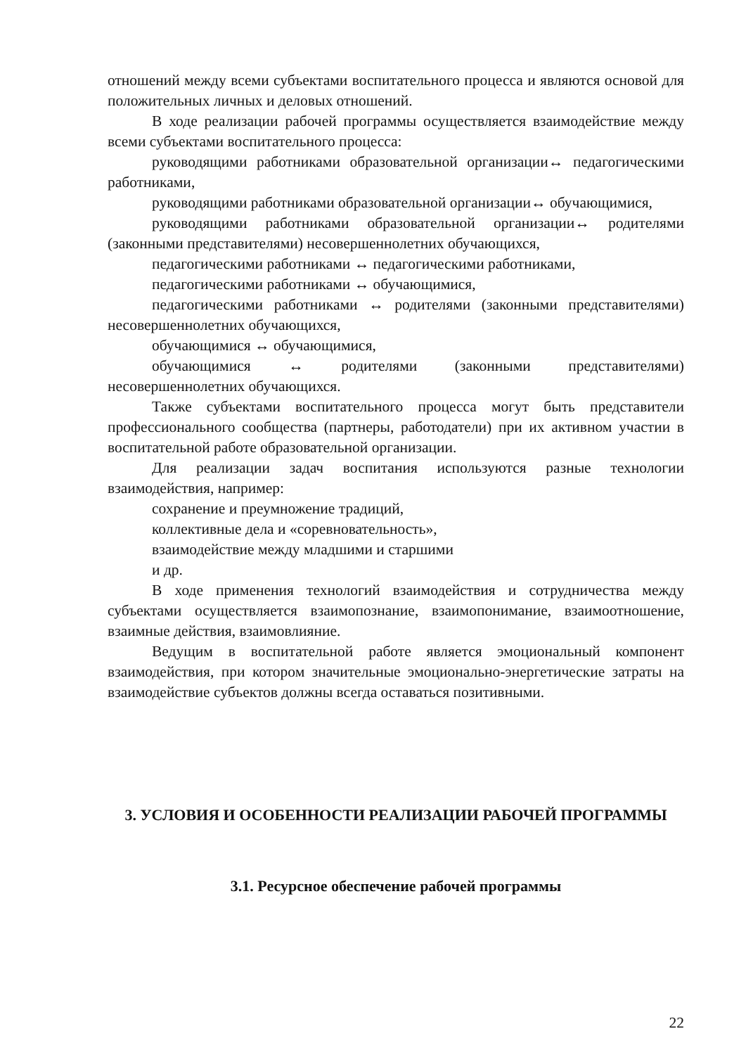отношений между всеми субъектами воспитательного процесса и являются основой для положительных личных и деловых отношений.
В ходе реализации рабочей программы осуществляется взаимодействие между всеми субъектами воспитательного процесса:
руководящими работниками образовательной организации↔ педагогическими работниками,
руководящими работниками образовательной организации↔ обучающимися,
руководящими работниками образовательной организации↔ родителями (законными представителями) несовершеннолетних обучающихся,
педагогическими работниками ↔ педагогическими работниками,
педагогическими работниками ↔ обучающимися,
педагогическими работниками ↔ родителями (законными представителями) несовершеннолетних обучающихся,
обучающимися ↔ обучающимися,
обучающимися ↔ родителями (законными представителями) несовершеннолетних обучающихся.
Также субъектами воспитательного процесса могут быть представители профессионального сообщества (партнеры, работодатели) при их активном участии в воспитательной работе образовательной организации.
Для реализации задач воспитания используются разные технологии взаимодействия, например:
сохранение и преумножение традиций,
коллективные дела и «соревновательность»,
взаимодействие между младшими и старшими
и др.
В ходе применения технологий взаимодействия и сотрудничества между субъектами осуществляется взаимопознание, взаимопонимание, взаимоотношение, взаимные действия, взаимовлияние.
Ведущим в воспитательной работе является эмоциональный компонент взаимодействия, при котором значительные эмоционально-энергетические затраты на взаимодействие субъектов должны всегда оставаться позитивными.
3. УСЛОВИЯ И ОСОБЕННОСТИ РЕАЛИЗАЦИИ РАБОЧЕЙ ПРОГРАММЫ
3.1. Ресурсное обеспечение рабочей программы
22